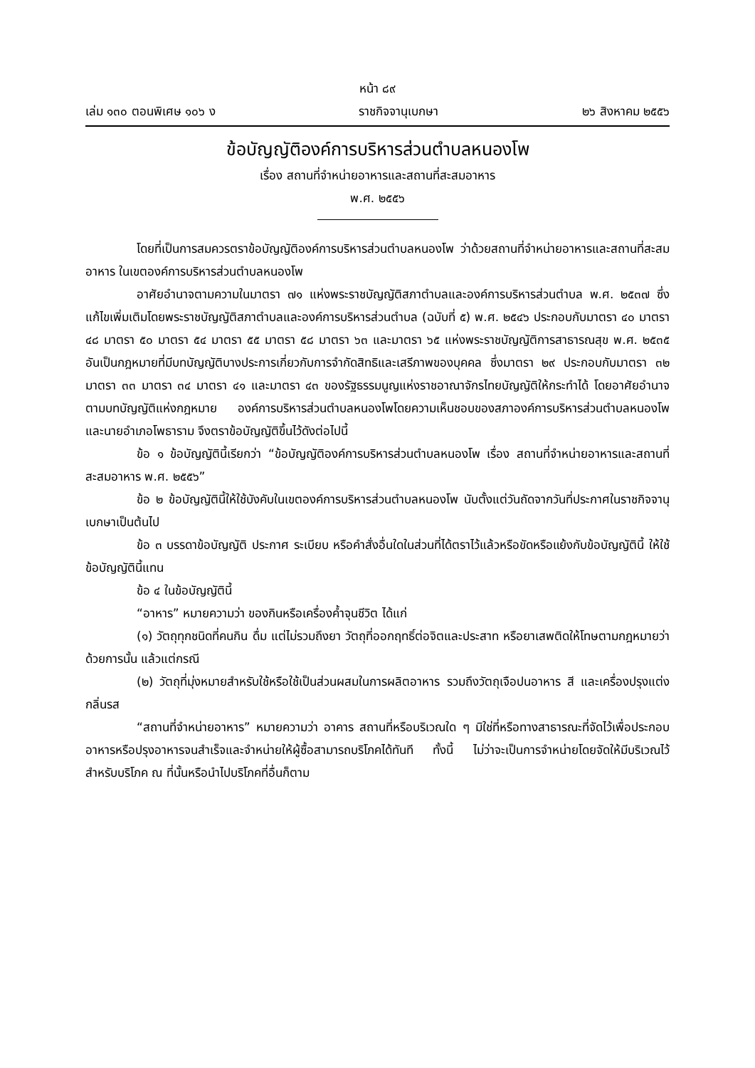หน้า ๘๙
เล่ม ๑๓๐ ตอนพิเศษ ๑๐๖ ง ราชกิจจานุเบกษา ๒๖ สิงหาคม ๒๕๕๖
ข้อบัญญัติองค์การบริหารส่วนตำบลหนองโพ
เรื่อง สถานที่จำหน่ายอาหารและสถานที่สะสมอาหาร
พ.ศ. ๒๕๕๖
โดยที่เป็นการสมควรตราข้อบัญญัติองค์การบริหารส่วนตำบลหนองโพ ว่าด้วยสถานที่จำหน่ายอาหารและสถานที่สะสมอาหาร ในเขตองค์การบริหารส่วนตำบลหนองโพ
อาศัยอำนาจตามความในมาตรา ๗๑ แห่งพระราชบัญญัติสภาตำบลและองค์การบริหารส่วนตำบล พ.ศ. ๒๕๓๗ ซึ่งแก้ไขเพิ่มเติมโดยพระราชบัญญัติสภาตำบลและองค์การบริหารส่วนตำบล (ฉบับที่ ๕) พ.ศ. ๒๕๔๖ ประกอบกับมาตรา ๔๐ มาตรา ๔๘ มาตรา ๕๐ มาตรา ๕๔ มาตรา ๕๕ มาตรา ๕๘ มาตรา ๖๓ และมาตรา ๖๕ แห่งพระราชบัญญัติการสาธารณสุข พ.ศ. ๒๕๓๕ อันเป็นกฎหมายที่มีบทบัญญัติบางประการเกี่ยวกับการจำกัดสิทธิและเสรีภาพของบุคคล ซึ่งมาตรา ๒๙ ประกอบกับมาตรา ๓๒ มาตรา ๓๓ มาตรา ๓๔ มาตรา ๔๑ และมาตรา ๔๓ ของรัฐธรรมนูญแห่งราชอาณาจักรไทยบัญญัติให้กระทำได้ โดยอาศัยอำนาจตามบทบัญญัติแห่งกฎหมาย องค์การบริหารส่วนตำบลหนองโพโดยความเห็นชอบของสภาองค์การบริหารส่วนตำบลหนองโพและนายอำเภอโพธาราม จึงตราข้อบัญญัติขึ้นไว้ดังต่อไปนี้
ข้อ ๑ ข้อบัญญัตินี้เรียกว่า “ข้อบัญญัติองค์การบริหารส่วนตำบลหนองโพ เรื่อง สถานที่จำหน่ายอาหารและสถานที่สะสมอาหาร พ.ศ. ๒๕๕๖”
ข้อ ๒ ข้อบัญญัตินี้ให้ใช้บังคับในเขตองค์การบริหารส่วนตำบลหนองโพ นับตั้งแต่วันถัดจากวันที่ประกาศในราชกิจจานุเบกษาเป็นต้นไป
ข้อ ๓ บรรดาข้อบัญญัติ ประกาศ ระเบียบ หรือคำสั่งอื่นใดในส่วนที่ได้ตราไว้แล้วหรือขัดหรือแย้งกับข้อบัญญัตินี้ ให้ใช้ข้อบัญญัตินี้แทน
ข้อ ๔ ในข้อบัญญัตินี้
“อาหาร” หมายความว่า ของกินหรือเครื่องค้ำจุนชีวิต ได้แก่
(๑) วัตถุทุกชนิดที่คนกิน ดื่ม แต่ไม่รวมถึงยา วัตถุที่ออกฤทธิ์ต่อจิตและประสาท หรือยาเสพติดให้โทษตามกฎหมายว่าด้วยการนั้น แล้วแต่กรณี
(๒) วัตถุที่มุ่งหมายสำหรับใช้หรือใช้เป็นส่วนผสมในการผลิตอาหาร รวมถึงวัตถุเจือปนอาหาร สี และเครื่องปรุงแต่งกลิ่นรส
“สถานที่จำหน่ายอาหาร” หมายความว่า อาคาร สถานที่หรือบริเวณใด ๆ มิใช่ที่หรือทางสาธารณะที่จัดไว้เพื่อประกอบอาหารหรือปรุงอาหารจนสำเร็จและจำหน่ายให้ผู้ซื้อสามารถบริโภคได้ทันที ทั้งนี้ ไม่ว่าจะเป็นการจำหน่ายโดยจัดให้มีบริเวณไว้สำหรับบริโภค ณ ที่นั้นหรือนำไปบริโภคที่อื่นก็ตาม